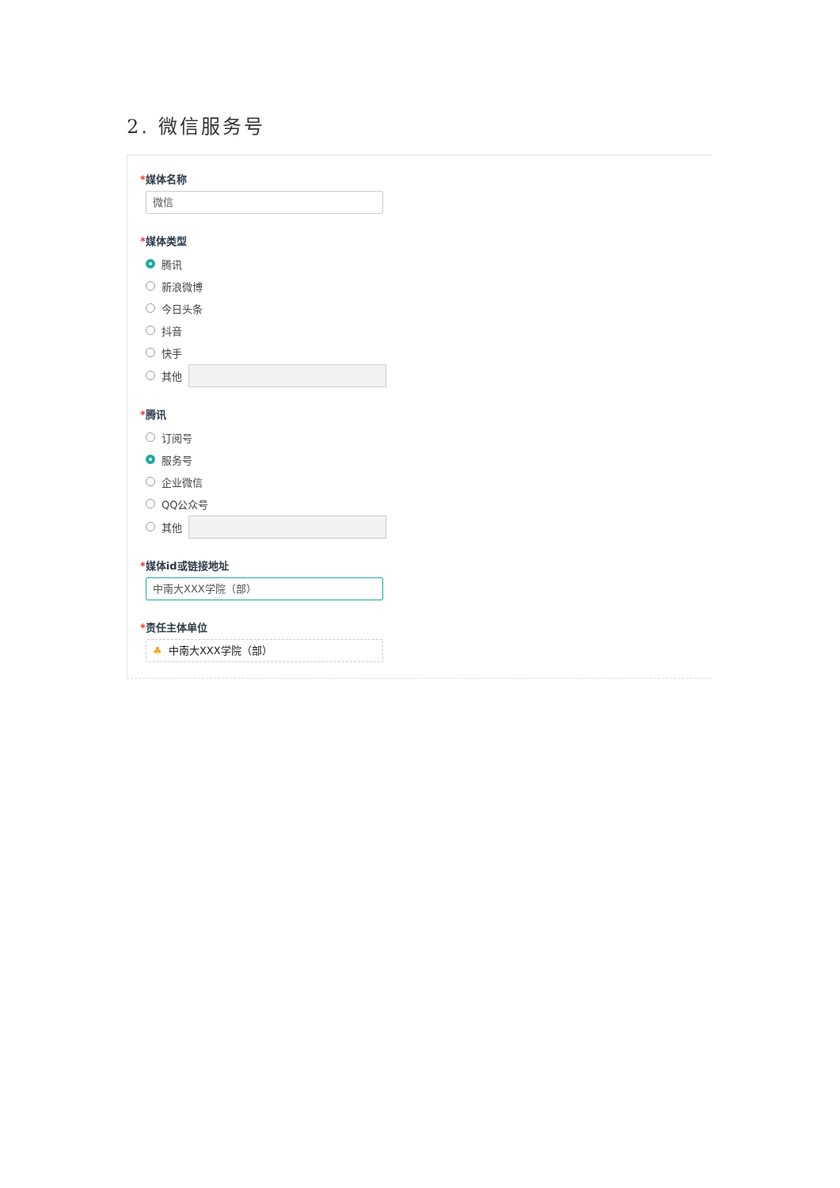2. 微信服务号
*媒体名称
微信
*媒体类型
腾讯
新浪微博
今日头条
抖音
快手
其他
*腾讯
订阅号
服务号
企业微信
QQ公众号
其他
*媒体id或链接地址
中南大XXX学院（部）
*责任主体单位
♣ 中南大XXX学院（部）